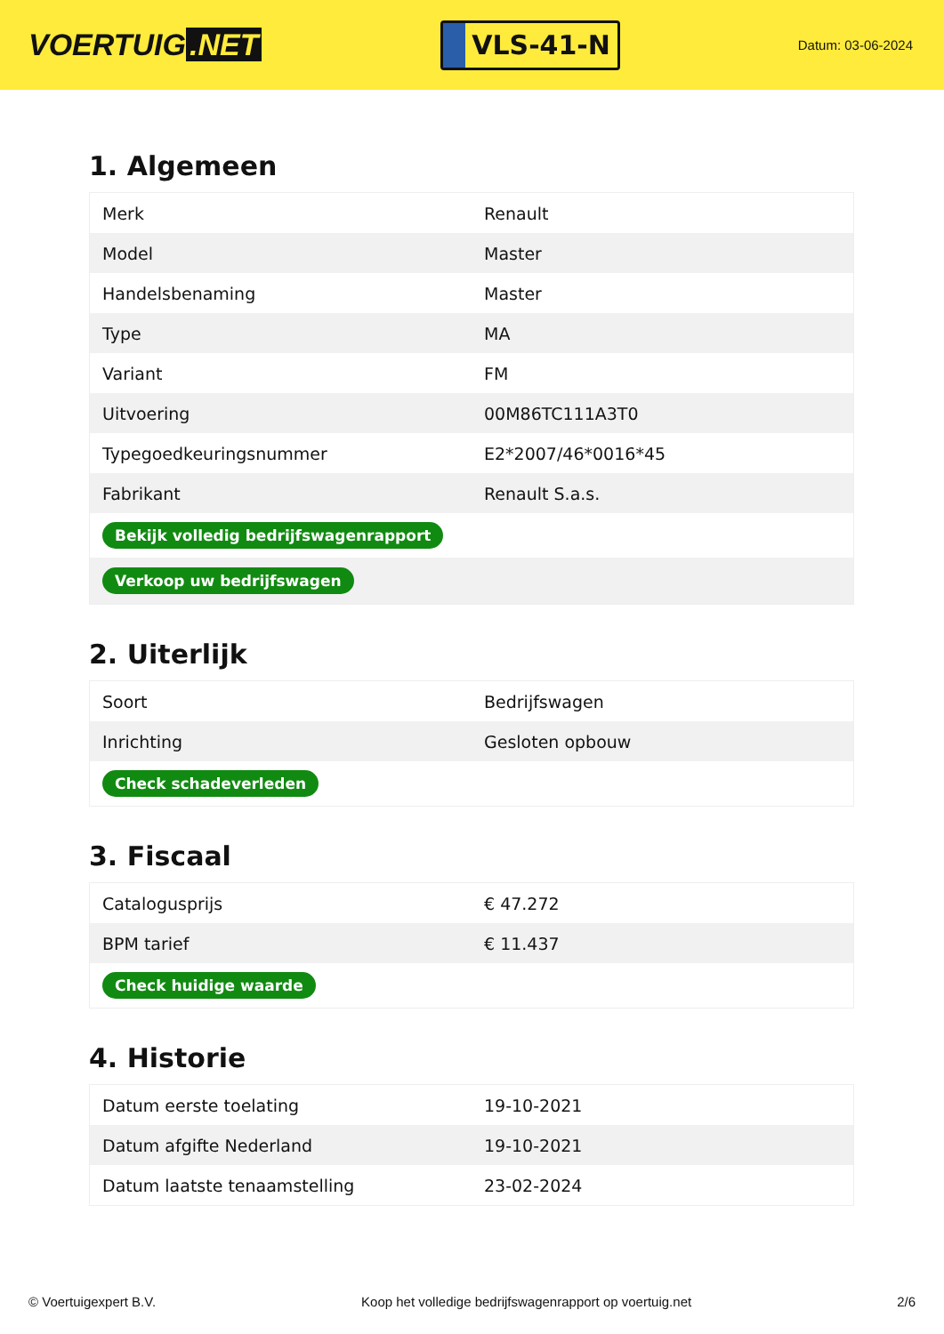VOERTUIG.NET
VLS-41-N
Datum: 03-06-2024
1. Algemeen
| Merk | Renault |
| Model | Master |
| Handelsbenaming | Master |
| Type | MA |
| Variant | FM |
| Uitvoering | 00M86TC111A3T0 |
| Typegoedkeuringsnummer | E2*2007/46*0016*45 |
| Fabrikant | Renault S.a.s. |
| Bekijk volledig bedrijfswagenrapport | |
| Verkoop uw bedrijfswagen | |
2. Uiterlijk
| Soort | Bedrijfswagen |
| Inrichting | Gesloten opbouw |
| Check schadeverleden | |
3. Fiscaal
| Catalogusprijs | € 47.272 |
| BPM tarief | € 11.437 |
| Check huidige waarde | |
4. Historie
| Datum eerste toelating | 19-10-2021 |
| Datum afgifte Nederland | 19-10-2021 |
| Datum laatste tenaamstelling | 23-02-2024 |
© Voertuigexpert B.V. Koop het volledige bedrijfswagenrapport op voertuig.net 2/6